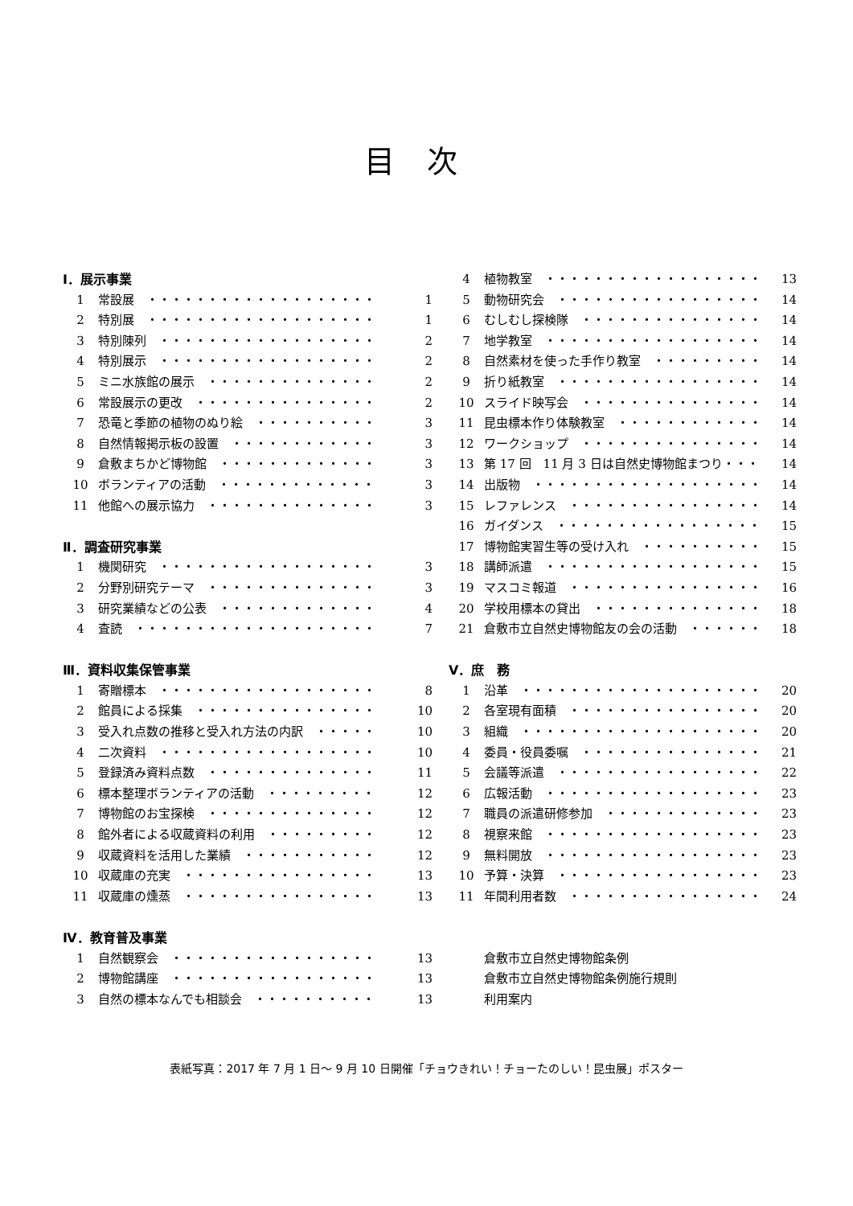目次
Ⅰ．展示事業
1 常設展　・・・・・・・・・・・・・・・・・・・ 1
2 特別展　・・・・・・・・・・・・・・・・・・・ 1
3 特別陳列　・・・・・・・・・・・・・・・・・・ 2
4 特別展示　・・・・・・・・・・・・・・・・・・ 2
5 ミニ水族館の展示　・・・・・・・・・・・・・・ 2
6 常設展示の更改　・・・・・・・・・・・・・・・ 2
7 恐竜と季節の植物のぬり絵　・・・・・・・・・・ 3
8 自然情報掲示板の設置　・・・・・・・・・・・・ 3
9 倉敷まちかど博物館　・・・・・・・・・・・・・ 3
10 ボランティアの活動　・・・・・・・・・・・・・ 3
11 他館への展示協力　・・・・・・・・・・・・・・ 3
Ⅱ．調査研究事業
1 機関研究　・・・・・・・・・・・・・・・・・・ 3
2 分野別研究テーマ　・・・・・・・・・・・・・・ 3
3 研究業績などの公表　・・・・・・・・・・・・・ 4
4 査読　・・・・・・・・・・・・・・・・・・・・ 7
Ⅲ．資料収集保管事業
1 寄贈標本　・・・・・・・・・・・・・・・・・・ 8
2 館員による採集　・・・・・・・・・・・・・・・ 10
3 受入れ点数の推移と受入れ方法の内訳　・・・・・ 10
4 二次資料　・・・・・・・・・・・・・・・・・・ 10
5 登録済み資料点数　・・・・・・・・・・・・・・ 11
6 標本整理ボランティアの活動　・・・・・・・・・ 12
7 博物館のお宝探検　・・・・・・・・・・・・・・ 12
8 館外者による収蔵資料の利用　・・・・・・・・・ 12
9 収蔵資料を活用した業績　・・・・・・・・・・・ 12
10 収蔵庫の充実　・・・・・・・・・・・・・・・・ 13
11 収蔵庫の燻蒸　・・・・・・・・・・・・・・・・ 13
Ⅳ．教育普及事業
1 自然観察会　・・・・・・・・・・・・・・・・・ 13
2 博物館講座　・・・・・・・・・・・・・・・・・ 13
3 自然の標本なんでも相談会　・・・・・・・・・・ 13
4 植物教室　・・・・・・・・・・・・・・・・・・ 13
5 動物研究会　・・・・・・・・・・・・・・・・・ 14
6 むしむし探検隊　・・・・・・・・・・・・・・・ 14
7 地学教室　・・・・・・・・・・・・・・・・・・ 14
8 自然素材を使った手作り教室　・・・・・・・・・ 14
9 折り紙教室　・・・・・・・・・・・・・・・・・ 14
10 スライド映写会　・・・・・・・・・・・・・・・ 14
11 昆虫標本作り体験教室　・・・・・・・・・・・・ 14
12 ワークショップ　・・・・・・・・・・・・・・・ 14
13 第 17 回　11 月 3 日は自然史博物館まつり・・・ 14
14 出版物　・・・・・・・・・・・・・・・・・・・ 14
15 レファレンス　・・・・・・・・・・・・・・・・ 14
16 ガイダンス　・・・・・・・・・・・・・・・・・ 15
17 博物館実習生等の受け入れ　・・・・・・・・・・ 15
18 講師派遣　・・・・・・・・・・・・・・・・・・ 15
19 マスコミ報道　・・・・・・・・・・・・・・・・ 16
20 学校用標本の貸出　・・・・・・・・・・・・・・ 18
21 倉敷市立自然史博物館友の会の活動　・・・・・・ 18
Ⅴ．庶　務
1 沿革　・・・・・・・・・・・・・・・・・・・・ 20
2 各室現有面積　・・・・・・・・・・・・・・・・ 20
3 組織　・・・・・・・・・・・・・・・・・・・・ 20
4 委員・役員委嘱　・・・・・・・・・・・・・・・ 21
5 会議等派遣　・・・・・・・・・・・・・・・・・ 22
6 広報活動　・・・・・・・・・・・・・・・・・・ 23
7 職員の派遣研修参加　・・・・・・・・・・・・・ 23
8 視察来館　・・・・・・・・・・・・・・・・・・ 23
9 無料開放　・・・・・・・・・・・・・・・・・・ 23
10 予算・決算　・・・・・・・・・・・・・・・・・ 23
11 年間利用者数　・・・・・・・・・・・・・・・・ 24
倉敷市立自然史博物館条例
倉敷市立自然史博物館条例施行規則
利用案内
表紙写真：2017 年 7 月 1 日～ 9 月 10 日開催「チョウきれい！チョーたのしい！昆虫展」ポスター